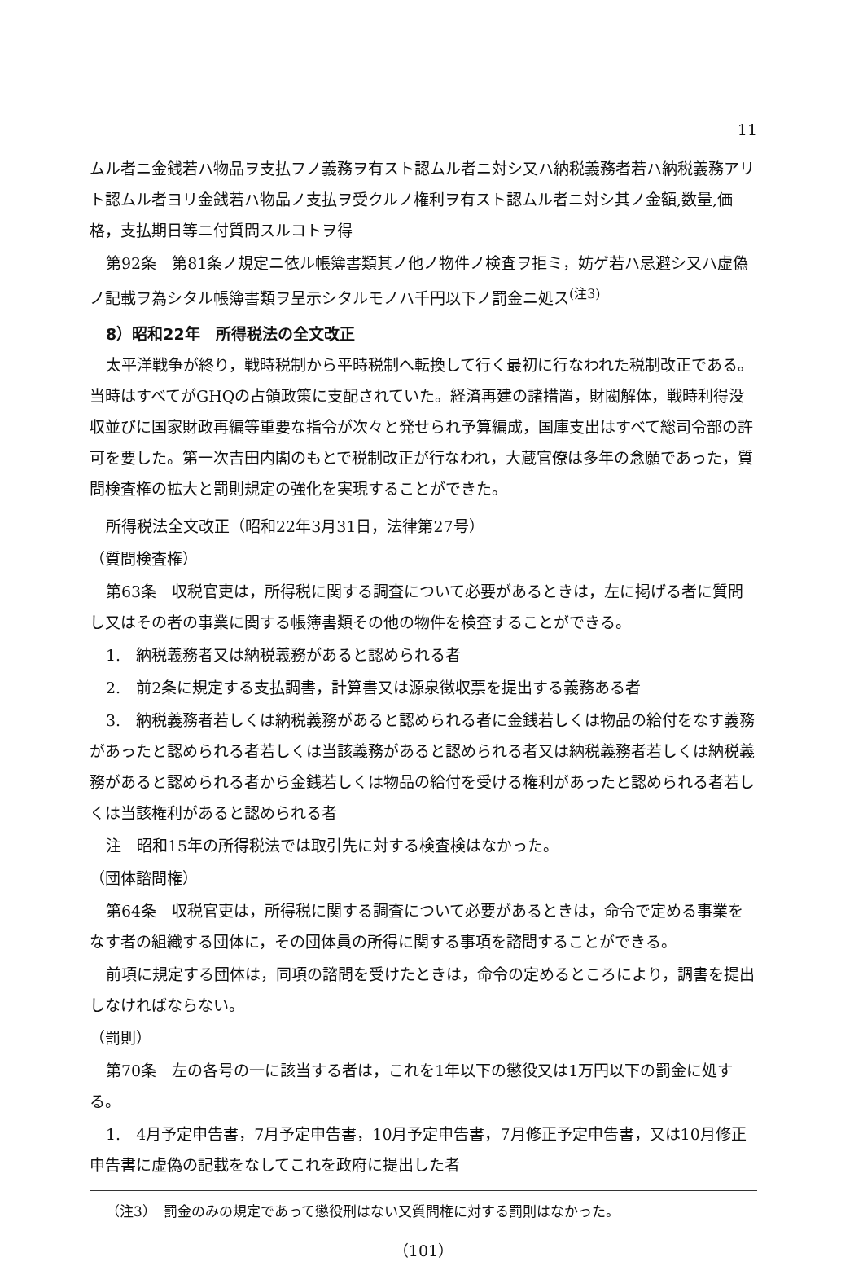11
ムル者ニ金銭若ハ物品ヲ支払フノ義務ヲ有スト認ムル者ニ対シ又ハ納税義務者若ハ納税義務アリト認ムル者ヨリ金銭若ハ物品ノ支払ヲ受クルノ権利ヲ有スト認ムル者ニ対シ其ノ金額,数量,価格，支払期日等ニ付質問スルコトヲ得
第92条　第81条ノ規定ニ依ル帳簿書類其ノ他ノ物件ノ検査ヲ拒ミ，妨ゲ若ハ忌避シ又ハ虚偽ノ記載ヲ為シタル帳簿書類ヲ呈示シタルモノハ千円以下ノ罰金ニ処ス<sup>(注3)</sup>
8）昭和22年　所得税法の全文改正
太平洋戦争が終り，戦時税制から平時税制へ転換して行く最初に行なわれた税制改正である。当時はすべてがGHQの占領政策に支配されていた。経済再建の諸措置，財閥解体，戦時利得没収並びに国家財政再編等重要な指令が次々と発せられ予算編成，国庫支出はすべて総司令部の許可を要した。第一次吉田内閣のもとで税制改正が行なわれ，大蔵官僚は多年の念願であった，質問検査権の拡大と罰則規定の強化を実現することができた。
所得税法全文改正（昭和22年3月31日，法律第27号）
（質問検査権）
第63条　収税官吏は，所得税に関する調査について必要があるときは，左に掲げる者に質問し又はその者の事業に関する帳簿書類その他の物件を検査することができる。
1.　納税義務者又は納税義務があると認められる者
2.　前2条に規定する支払調書，計算書又は源泉徴収票を提出する義務ある者
3.　納税義務者若しくは納税義務があると認められる者に金銭若しくは物品の給付をなす義務があったと認められる者若しくは当該義務があると認められる者又は納税義務者若しくは納税義務があると認められる者から金銭若しくは物品の給付を受ける権利があったと認められる者若しくは当該権利があると認められる者
注　昭和15年の所得税法では取引先に対する検査検はなかった。
（団体諮問権）
第64条　収税官吏は，所得税に関する調査について必要があるときは，命令で定める事業をなす者の組織する団体に，その団体員の所得に関する事項を諮問することができる。
前項に規定する団体は，同項の諮問を受けたときは，命令の定めるところにより，調書を提出しなければならない。
（罰則）
第70条　左の各号の一に該当する者は，これを1年以下の懲役又は1万円以下の罰金に処する。
1.　4月予定申告書，7月予定申告書，10月予定申告書，7月修正予定申告書，又は10月修正申告書に虚偽の記載をなしてこれを政府に提出した者
（注3）　罰金のみの規定であって懲役刑はない又質問権に対する罰則はなかった。
（101）